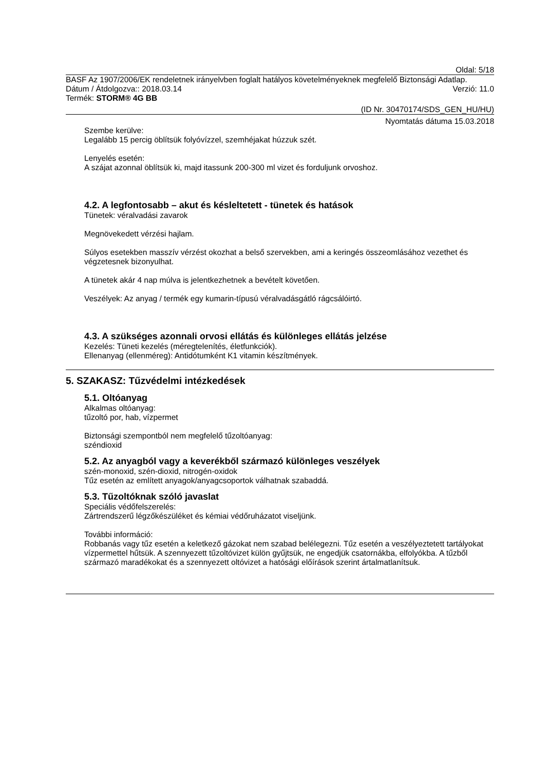Oldal: 5/18
BASF Az 1907/2006/EK rendeletnek irányelvben foglalt hatályos követelményeknek megfelelő Biztonsági Adatlap.
Dátum / Átdolgozva:: 2018.03.14 Verzió: 11.0
Termék: STORM® 4G BB
(ID Nr. 30470174/SDS_GEN_HU/HU)
Nyomtatás dátuma 15.03.2018
Szembe kerülve:
Legalább 15 percig öblítsük folyóvízzel, szemhéjakat húzzuk szét.
Lenyelés esetén:
A szájat azonnal öblítsük ki, majd itassunk 200-300 ml vizet és forduljunk orvoshoz.
4.2. A legfontosabb – akut és késleltetett - tünetek és hatások
Tünetek: véralvadási zavarok
Megnövekedett vérzési hajlam.
Súlyos esetekben masszív vérzést okozhat a belső szervekben, ami a keringés összeomlásához vezethet és végzetesnek bizonyulhat.
A tünetek akár 4 nap múlva is jelentkezhetnek a bevételt követően.
Veszélyek: Az anyag / termék egy kumarin-típusú véralvadásgátló rágcsálóirtó.
4.3. A szükséges azonnali orvosi ellátás és különleges ellátás jelzése
Kezelés: Tüneti kezelés (méregtelenítés, életfunkciók).
Ellenanyag (ellenméreg): Antidótumként K1 vitamin készítmények.
5. SZAKASZ: Tűzvédelmi intézkedések
5.1. Oltóanyag
Alkalmas oltóanyag:
tűzoltó por, hab, vízpermet
Biztonsági szempontból nem megfelelő tűzoltóanyag:
széndioxid
5.2. Az anyagból vagy a keverékből származó különleges veszélyek
szén-monoxid, szén-dioxid, nitrogén-oxidok
Tűz esetén az említett anyagok/anyagcsoportok válhatnak szabaddá.
5.3. Tűzoltóknak szóló javaslat
Speciális védőfelszerelés:
Zártrendszerű légzőkészüléket és kémiai védőruházatot viseljünk.
További információ:
Robbanás vagy tűz esetén a keletkező gázokat nem szabad belélegezni. Tűz esetén a veszélyeztetett tartályokat vízpermettel hűtsük. A szennyezett tűzoltóvizet külön gyűjtsük, ne engedjük csatornákba, elfolyókba. A tűzből származó maradékokat és a szennyezett oltóvizet a hatósági előírások szerint ártalmatlanítsuk.